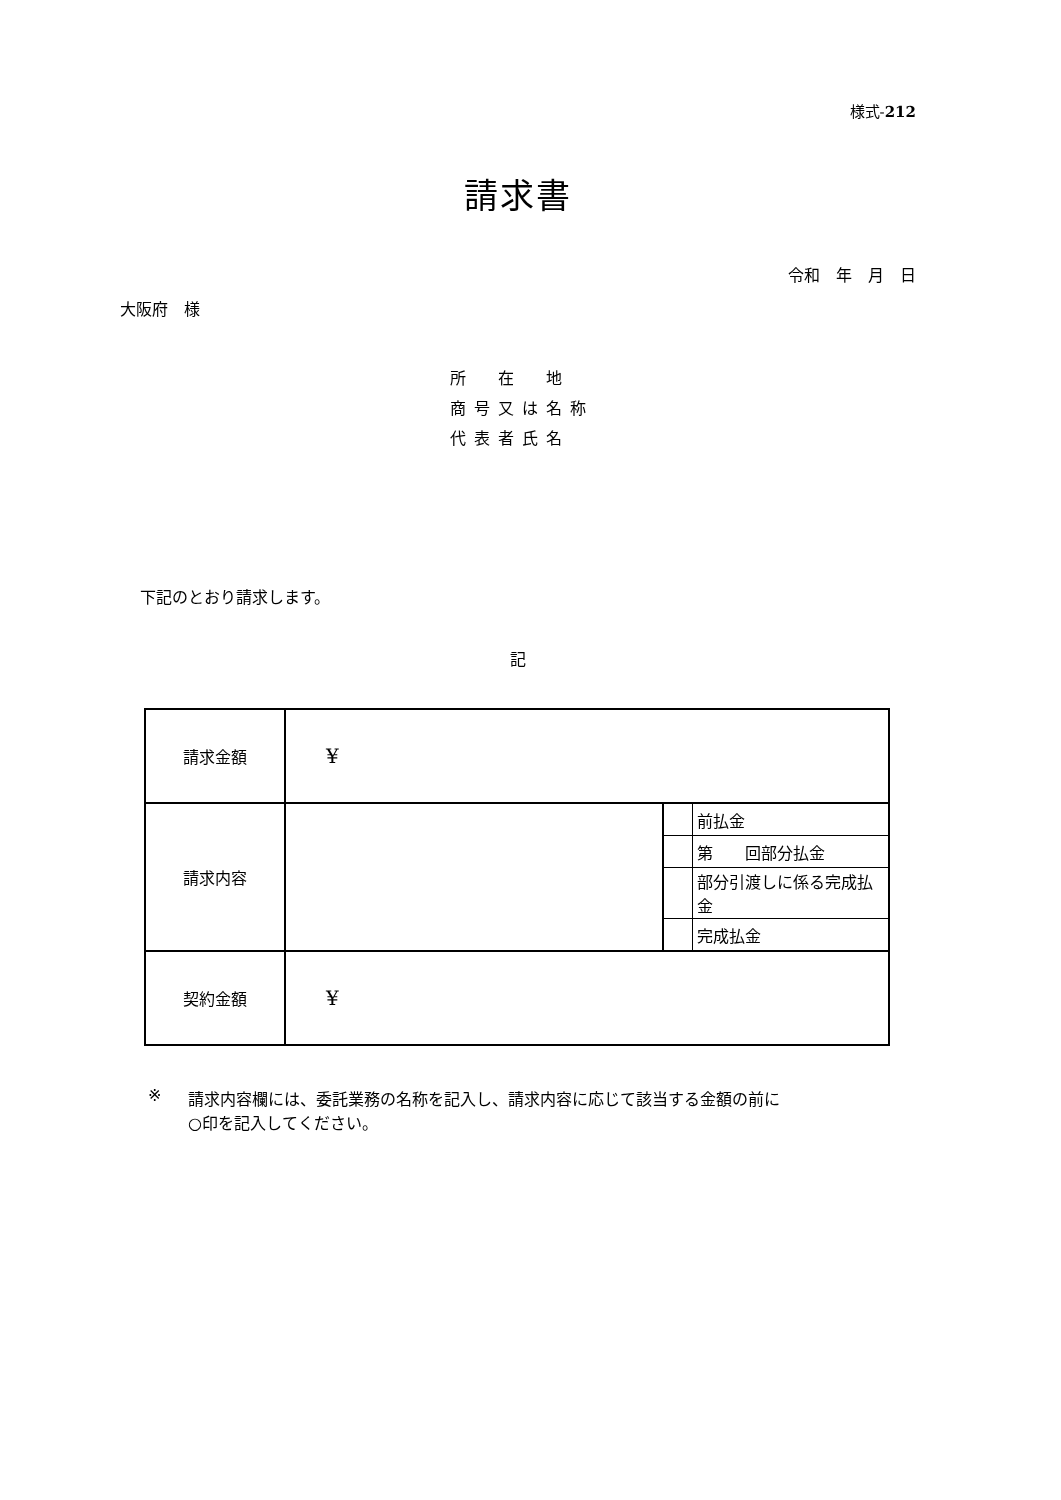様式-212
請求書
令和　年　月　日
大阪府　様
所　在　地
商号又は名称
代表者氏名
下記のとおり請求します。
記
| 請求金額 | ¥ | | |
| 請求内容 | | | 前払金 |
| | | | 第 回部分払金 |
| | | | 部分引渡しに係る完成払金 |
| | | | 完成払金 |
| 契約金額 | ¥ | | |
※ 請求内容欄には、委託業務の名称を記入し、請求内容に応じて該当する金額の前に
○印を記入してください。